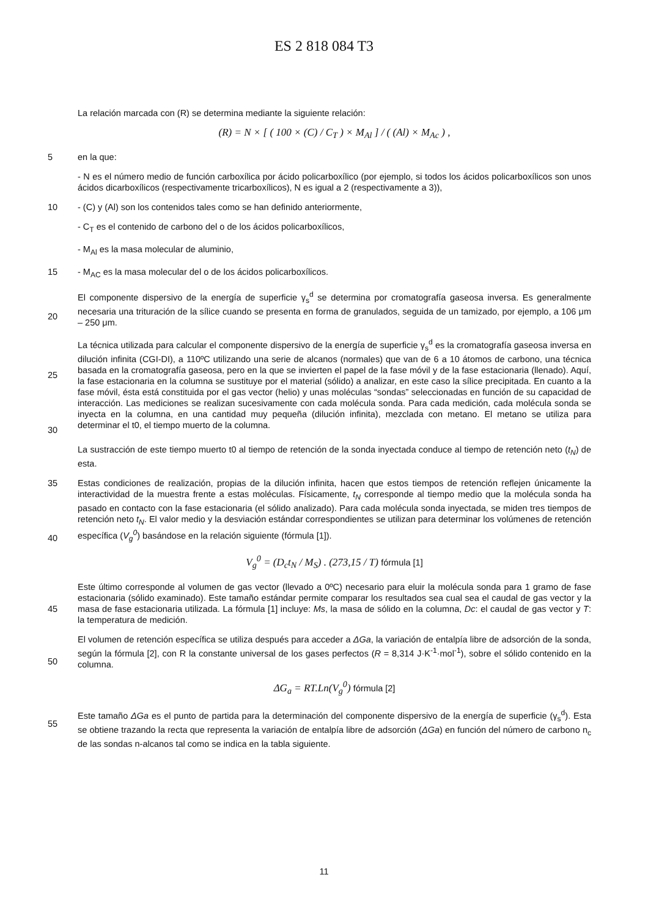ES 2 818 084 T3
La relación marcada con (R) se determina mediante la siguiente relación:
(R) = N × [ ( 100 × (C) / C<sub>T</sub> ) × M<sub>Al</sub> ] / ( (Al) × M<sub>Ac</sub> ) ,
5 en la que:
- N es el número medio de función carboxílica por ácido policarboxílico (por ejemplo, si todos los ácidos policarboxílicos son unos ácidos dicarboxílicos (respectivamente tricarboxílicos), N es igual a 2 (respectivamente a 3)),
10 - (C) y (Al) son los contenidos tales como se han definido anteriormente,
- C<sub>T</sub> es el contenido de carbono del o de los ácidos policarboxílicos,
- M<sub>Al</sub> es la masa molecular de aluminio,
15 - M<sub>AC</sub> es la masa molecular del o de los ácidos policarboxílicos.
20 El componente dispersivo de la energía de superficie γ<sub>s</sub><sup>d</sup> se determina por cromatografía gaseosa inversa. Es generalmente necesaria una trituración de la sílice cuando se presenta en forma de granulados, seguida de un tamizado, por ejemplo, a 106 μm – 250 μm.
25
30
La técnica utilizada para calcular el componente dispersivo de la energía de superficie γ<sub>s</sub><sup>d</sup> es la cromatografía gaseosa inversa en dilución infinita (CGI-DI), a 110ºC utilizando una serie de alcanos (normales) que van de 6 a 10 átomos de carbono, una técnica basada en la cromatografía gaseosa, pero en la que se invierten el papel de la fase móvil y de la fase estacionaria (llenado). Aquí, la fase estacionaria en la columna se sustituye por el material (sólido) a analizar, en este caso la sílice precipitada. En cuanto a la fase móvil, ésta está constituida por el gas vector (helio) y unas moléculas “sondas” seleccionadas en función de su capacidad de interacción. Las mediciones se realizan sucesivamente con cada molécula sonda. Para cada medición, cada molécula sonda se inyecta en la columna, en una cantidad muy pequeña (dilución infinita), mezclada con metano. El metano se utiliza para determinar el t0, el tiempo muerto de la columna.
La sustracción de este tiempo muerto t0 al tiempo de retención de la sonda inyectada conduce al tiempo de retención neto (t<sub>N</sub>) de esta.
35
40
Estas condiciones de realización, propias de la dilución infinita, hacen que estos tiempos de retención reflejen únicamente la interactividad de la muestra frente a estas moléculas. Físicamente, t<sub>N</sub> corresponde al tiempo medio que la molécula sonda ha pasado en contacto con la fase estacionaria (el sólido analizado). Para cada molécula sonda inyectada, se miden tres tiempos de retención neto t<sub>N</sub>. El valor medio y la desviación estándar correspondientes se utilizan para determinar los volúmenes de retención específica (V<sub>g</sub><sup>0</sup>) basándose en la relación siguiente (fórmula [1]).
V<sub>g</sub><sup>0</sup> = (D<sub>c</sub>t<sub>N</sub> / M<sub>S</sub>) . (273,15 / T) fórmula [1]
45 Este último corresponde al volumen de gas vector (llevado a 0ºC) necesario para eluir la molécula sonda para 1 gramo de fase estacionaria (sólido examinado). Este tamaño estándar permite comparar los resultados sea cual sea el caudal de gas vector y la masa de fase estacionaria utilizada. La fórmula [1] incluye: Ms, la masa de sólido en la columna, Dc: el caudal de gas vector y T: la temperatura de medición.
50 El volumen de retención específica se utiliza después para acceder a ΔGa, la variación de entalpía libre de adsorción de la sonda, según la fórmula [2], con R la constante universal de los gases perfectos (R = 8,314 J·K<sup>-1</sup>·mol<sup>-1</sup>), sobre el sólido contenido en la columna.
ΔG<sub>a</sub> = RT.Ln(V<sub>g</sub><sup>0</sup>) fórmula [2]
55 Este tamaño ΔGa es el punto de partida para la determinación del componente dispersivo de la energía de superficie (γ<sub>s</sub><sup>d</sup>). Esta se obtiene trazando la recta que representa la variación de entalpía libre de adsorción (ΔGa) en función del número de carbono n<sub>c</sub> de las sondas n-alcanos tal como se indica en la tabla siguiente.
11